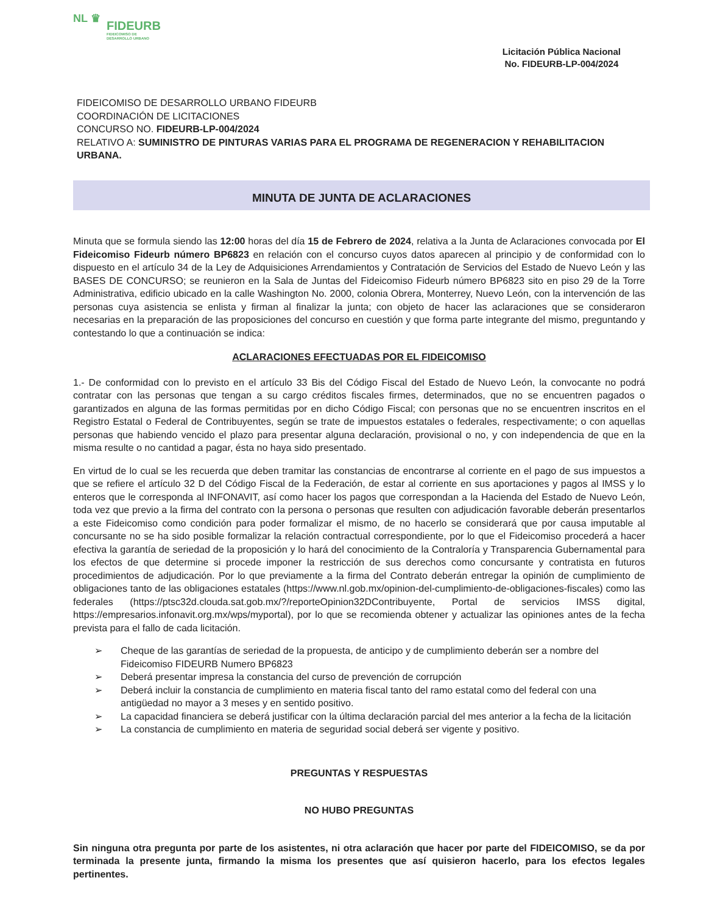NL ♛
FIDEURB
FIDEICOMISO DE
DESARROLLO URBANO
Licitación Pública Nacional
No. FIDEURB-LP-004/2024
FIDEICOMISO DE DESARROLLO URBANO FIDEURB
COORDINACIÓN DE LICITACIONES
CONCURSO NO. FIDEURB-LP-004/2024
RELATIVO A: SUMINISTRO DE PINTURAS VARIAS PARA EL PROGRAMA DE REGENERACION Y REHABILITACION URBANA.
MINUTA DE JUNTA DE ACLARACIONES
Minuta que se formula siendo las 12:00 horas del día 15 de Febrero de 2024, relativa a la Junta de Aclaraciones convocada por El Fideicomiso Fideurb número BP6823 en relación con el concurso cuyos datos aparecen al principio y de conformidad con lo dispuesto en el artículo 34 de la Ley de Adquisiciones Arrendamientos y Contratación de Servicios del Estado de Nuevo León y las BASES DE CONCURSO; se reunieron en la Sala de Juntas del Fideicomiso Fideurb número BP6823 sito en piso 29 de la Torre Administrativa, edificio ubicado en la calle Washington No. 2000, colonia Obrera, Monterrey, Nuevo León, con la intervención de las personas cuya asistencia se enlista y firman al finalizar la junta; con objeto de hacer las aclaraciones que se consideraron necesarias en la preparación de las proposiciones del concurso en cuestión y que forma parte integrante del mismo, preguntando y contestando lo que a continuación se indica:
ACLARACIONES EFECTUADAS POR EL FIDEICOMISO
1.- De conformidad con lo previsto en el artículo 33 Bis del Código Fiscal del Estado de Nuevo León, la convocante no podrá contratar con las personas que tengan a su cargo créditos fiscales firmes, determinados, que no se encuentren pagados o garantizados en alguna de las formas permitidas por en dicho Código Fiscal; con personas que no se encuentren inscritos en el Registro Estatal o Federal de Contribuyentes, según se trate de impuestos estatales o federales, respectivamente; o con aquellas personas que habiendo vencido el plazo para presentar alguna declaración, provisional o no, y con independencia de que en la misma resulte o no cantidad a pagar, ésta no haya sido presentado.
En virtud de lo cual se les recuerda que deben tramitar las constancias de encontrarse al corriente en el pago de sus impuestos a que se refiere el artículo 32 D del Código Fiscal de la Federación, de estar al corriente en sus aportaciones y pagos al IMSS y lo enteros que le corresponda al INFONAVIT, así como hacer los pagos que correspondan a la Hacienda del Estado de Nuevo León, toda vez que previo a la firma del contrato con la persona o personas que resulten con adjudicación favorable deberán presentarlos a este Fideicomiso como condición para poder formalizar el mismo, de no hacerlo se considerará que por causa imputable al concursante no se ha sido posible formalizar la relación contractual correspondiente, por lo que el Fideicomiso procederá a hacer efectiva la garantía de seriedad de la proposición y lo hará del conocimiento de la Contraloría y Transparencia Gubernamental para los efectos de que determine si procede imponer la restricción de sus derechos como concursante y contratista en futuros procedimientos de adjudicación. Por lo que previamente a la firma del Contrato deberán entregar la opinión de cumplimiento de obligaciones tanto de las obligaciones estatales (https://www.nl.gob.mx/opinion-del-cumplimiento-de-obligaciones-fiscales) como las federales (https://ptsc32d.clouda.sat.gob.mx/?/reporteOpinion32DContribuyente, Portal de servicios IMSS digital, https://empresarios.infonavit.org.mx/wps/myportal), por lo que se recomienda obtener y actualizar las opiniones antes de la fecha prevista para el fallo de cada licitación.
➢ Cheque de las garantías de seriedad de la propuesta, de anticipo y de cumplimiento deberán ser a nombre del Fideicomiso FIDEURB Numero BP6823
➢ Deberá presentar impresa la constancia del curso de prevención de corrupción
➢ Deberá incluir la constancia de cumplimiento en materia fiscal tanto del ramo estatal como del federal con una antigüedad no mayor a 3 meses y en sentido positivo.
➢ La capacidad financiera se deberá justificar con la última declaración parcial del mes anterior a la fecha de la licitación
➢ La constancia de cumplimiento en materia de seguridad social deberá ser vigente y positivo.
PREGUNTAS Y RESPUESTAS
NO HUBO PREGUNTAS
Sin ninguna otra pregunta por parte de los asistentes, ni otra aclaración que hacer por parte del FIDEICOMISO, se da por terminada la presente junta, firmando la misma los presentes que así quisieron hacerlo, para los efectos legales pertinentes.